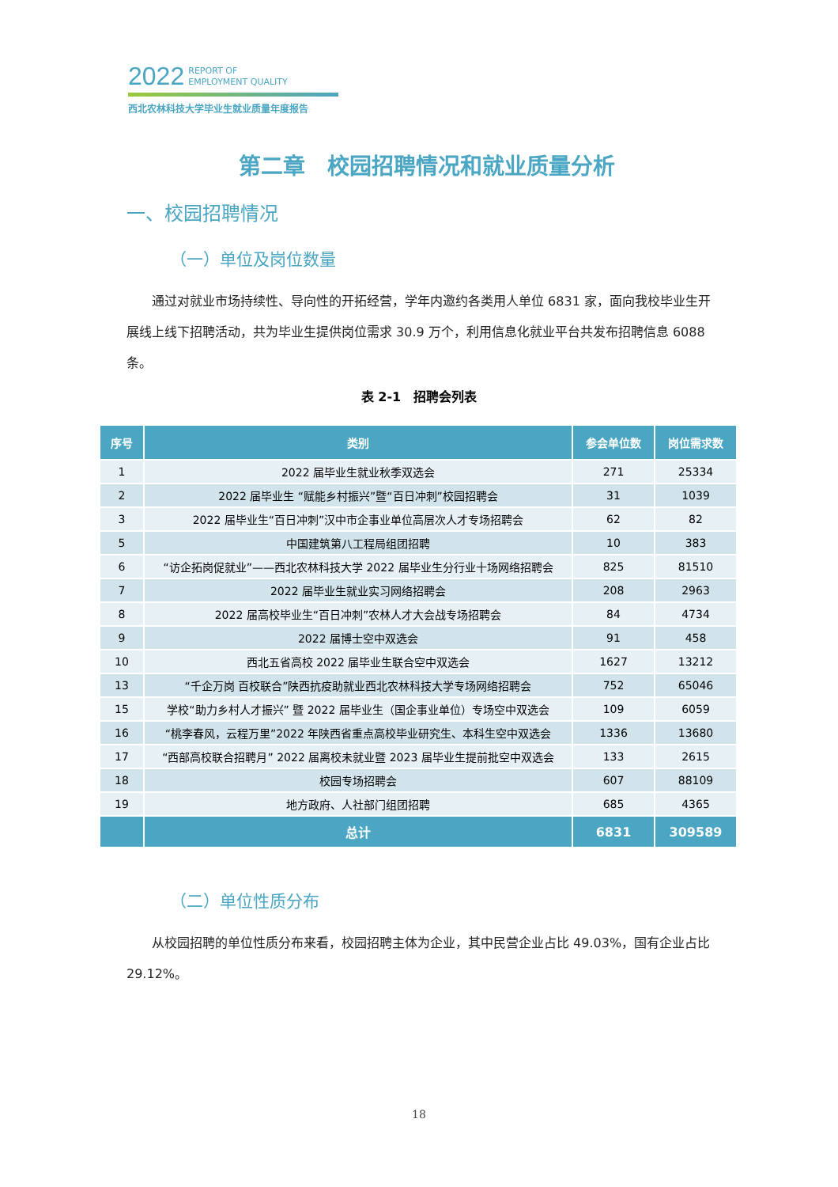2022 REPORT OF
EMPLOYMENT QUALITY
西北农林科技大学毕业生就业质量年度报告
第二章　校园招聘情况和就业质量分析
一、校园招聘情况
（一）单位及岗位数量
通过对就业市场持续性、导向性的开拓经营，学年内邀约各类用人单位 6831 家，面向我校毕业生开展线上线下招聘活动，共为毕业生提供岗位需求 30.9 万个，利用信息化就业平台共发布招聘信息 6088 条。
表 2-1　招聘会列表
| 序号 | 类别 | 参会单位数 | 岗位需求数 |
| --- | --- | --- | --- |
| 1 | 2022 届毕业生就业秋季双选会 | 271 | 25334 |
| 2 | 2022 届毕业生 “赋能乡村振兴”暨“百日冲刺”校园招聘会 | 31 | 1039 |
| 3 | 2022 届毕业生“百日冲刺”汉中市企事业单位高层次人才专场招聘会 | 62 | 82 |
| 5 | 中国建筑第八工程局组团招聘 | 10 | 383 |
| 6 | “访企拓岗促就业”——西北农林科技大学 2022 届毕业生分行业十场网络招聘会 | 825 | 81510 |
| 7 | 2022 届毕业生就业实习网络招聘会 | 208 | 2963 |
| 8 | 2022 届高校毕业生“百日冲刺”农林人才大会战专场招聘会 | 84 | 4734 |
| 9 | 2022 届博士空中双选会 | 91 | 458 |
| 10 | 西北五省高校 2022 届毕业生联合空中双选会 | 1627 | 13212 |
| 13 | “千企万岗 百校联合”陕西抗疫助就业西北农林科技大学专场网络招聘会 | 752 | 65046 |
| 15 | 学校“助力乡村人才振兴” 暨 2022 届毕业生（国企事业单位）专场空中双选会 | 109 | 6059 |
| 16 | “桃李春风，云程万里”2022 年陕西省重点高校毕业研究生、本科生空中双选会 | 1336 | 13680 |
| 17 | “西部高校联合招聘月” 2022 届离校未就业暨 2023 届毕业生提前批空中双选会 | 133 | 2615 |
| 18 | 校园专场招聘会 | 607 | 88109 |
| 19 | 地方政府、人社部门组团招聘 | 685 | 4365 |
| | 总计 | 6831 | 309589 |
（二）单位性质分布
从校园招聘的单位性质分布来看，校园招聘主体为企业，其中民营企业占比 49.03%，国有企业占比 29.12%。
18